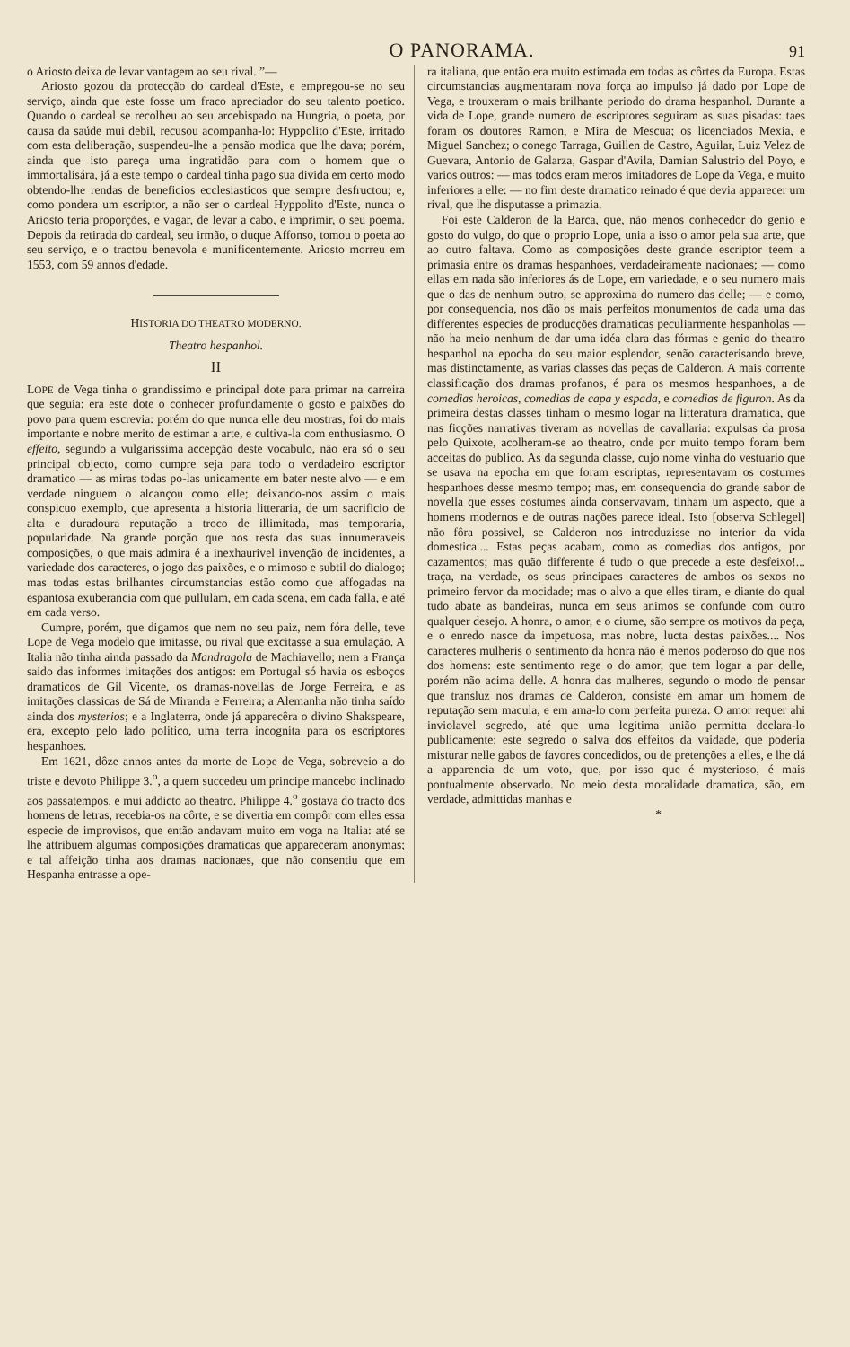O PANORAMA. 91
o Ariosto deixa de levar vantagem ao seu rival. ”—
Ariosto gozou da protecção do cardeal d'Este, e empregou-se no seu serviço, ainda que este fosse um fraco apreciador do seu talento poetico. Quando o cardeal se recolheu ao seu arcebispado na Hungria, o poeta, por causa da saúde mui debil, recusou acompanha-lo: Hyppolito d'Este, irritado com esta deliberação, suspendeu-lhe a pensão modica que lhe dava; porém, ainda que isto pareça uma ingratidão para com o homem que o immortalisára, já a este tempo o cardeal tinha pago sua divida em certo modo obtendo-lhe rendas de beneficios ecclesiasticos que sempre desfructou; e, como pondera um escriptor, a não ser o cardeal Hyppolito d'Este, nunca o Ariosto teria proporções, e vagar, de levar a cabo, e imprimir, o seu poema. Depois da retirada do cardeal, seu irmão, o duque Affonso, tomou o poeta ao seu serviço, e o tractou benevola e munificentemente. Ariosto morreu em 1553, com 59 annos d'edade.
HISTORIA DO THEATRO MODERNO.
Theatro hespanhol.
II
LOPE de Vega tinha o grandissimo e principal dote para primar na carreira que seguia: era este dote o conhecer profundamente o gosto e paixões do povo para quem escrevia: porém do que nunca elle deu mostras, foi do mais importante e nobre merito de estimar a arte, e cultiva-la com enthusiasmo. O effeito, segundo a vulgarissima accepção deste vocabulo, não era só o seu principal objecto, como cumpre seja para todo o verdadeiro escriptor dramatico — as miras todas po-las unicamente em bater neste alvo — e em verdade ninguem o alcançou como elle; deixando-nos assim o mais conspicuo exemplo, que apresenta a historia litteraria, de um sacrificio de alta e duradoura reputação a troco de illimitada, mas temporaria, popularidade. Na grande porção que nos resta das suas innumeraveis composições, o que mais admira é a inexhaurivel invenção de incidentes, a variedade dos caracteres, o jogo das paixões, e o mimoso e subtil do dialogo; mas todas estas brilhantes circumstancias estão como que affogadas na espantosa exuberancia com que pullulam, em cada scena, em cada falla, e até em cada verso.
Cumpre, porém, que digamos que nem no seu paiz, nem fóra delle, teve Lope de Vega modelo que imitasse, ou rival que excitasse a sua emulação. A Italia não tinha ainda passado da Mandragola de Machiavello; nem a França saido das informes imitações dos antigos: em Portugal só havia os esboços dramaticos de Gil Vicente, os dramas-novellas de Jorge Ferreira, e as imitações classicas de Sá de Miranda e Ferreira; a Alemanha não tinha saído ainda dos mysterios; e a Inglaterra, onde já apparecêra o divino Shakspeare, era, excepto pelo lado politico, uma terra incognita para os escriptores hespanhoes.
Em 1621, dôze annos antes da morte de Lope de Vega, sobreveio a do triste e devoto Philippe 3.<sup>o</sup>, a quem succedeu um principe mancebo inclinado aos passatempos, e mui addicto ao theatro. Philippe 4.<sup>o</sup> gostava do tracto dos homens de letras, recebia-os na côrte, e se divertia em compôr com elles essa especie de improvisos, que então andavam muito em voga na Italia: até se lhe attribuem algumas composições dramaticas que appareceram anonymas; e tal affeição tinha aos dramas nacionaes, que não consentiu que em Hespanha entrasse a ope-
ra italiana, que então era muito estimada em todas as côrtes da Europa. Estas circumstancias augmentaram nova força ao impulso já dado por Lope de Vega, e trouxeram o mais brilhante periodo do drama hespanhol. Durante a vida de Lope, grande numero de escriptores seguiram as suas pisadas: taes foram os doutores Ramon, e Mira de Mescua; os licenciados Mexia, e Miguel Sanchez; o conego Tarraga, Guillen de Castro, Aguilar, Luiz Velez de Guevara, Antonio de Galarza, Gaspar d'Avila, Damian Salustrio del Poyo, e varios outros: — mas todos eram meros imitadores de Lope da Vega, e muito inferiores a elle: — no fim deste dramatico reinado é que devia apparecer um rival, que lhe disputasse a primazia.
Foi este Calderon de la Barca, que, não menos conhecedor do genio e gosto do vulgo, do que o proprio Lope, unia a isso o amor pela sua arte, que ao outro faltava. Como as composições deste grande escriptor teem a primasia entre os dramas hespanhoes, verdadeiramente nacionaes; — como ellas em nada são inferiores ás de Lope, em variedade, e o seu numero mais que o das de nenhum outro, se approxima do numero das delle; — e como, por consequencia, nos dão os mais perfeitos monumentos de cada uma das differentes especies de producções dramaticas peculiarmente hespanholas — não ha meio nenhum de dar uma idéa clara das fórmas e genio do theatro hespanhol na epocha do seu maior esplendor, senão caracterisando breve, mas distinctamente, as varias classes das peças de Calderon. A mais corrente classificação dos dramas profanos, é para os mesmos hespanhoes, a de comedias heroicas, comedias de capa y espada, e comedias de figuron. As da primeira destas classes tinham o mesmo logar na litteratura dramatica, que nas ficções narrativas tiveram as novellas de cavallaria: expulsas da prosa pelo Quixote, acolheram-se ao theatro, onde por muito tempo foram bem acceitas do publico. As da segunda classe, cujo nome vinha do vestuario que se usava na epocha em que foram escriptas, representavam os costumes hespanhoes desse mesmo tempo; mas, em consequencia do grande sabor de novella que esses costumes ainda conservavam, tinham um aspecto, que a homens modernos e de outras nações parece ideal. Isto [observa Schlegel] não fôra possivel, se Calderon nos introduzisse no interior da vida domestica.... Estas peças acabam, como as comedias dos antigos, por cazamentos; mas quão differente é tudo o que precede a este desfeixo!... traça, na verdade, os seus principaes caracteres de ambos os sexos no primeiro fervor da mocidade; mas o alvo a que elles tiram, e diante do qual tudo abate as bandeiras, nunca em seus animos se confunde com outro qualquer desejo. A honra, o amor, e o ciume, são sempre os motivos da peça, e o enredo nasce da impetuosa, mas nobre, lucta destas paixões.... Nos caracteres mulheris o sentimento da honra não é menos poderoso do que nos dos homens: este sentimento rege o do amor, que tem logar a par delle, porém não acima delle. A honra das mulheres, segundo o modo de pensar que transluz nos dramas de Calderon, consiste em amar um homem de reputação sem macula, e em ama-lo com perfeita pureza. O amor requer ahi inviolavel segredo, até que uma legitima união permitta declara-lo publicamente: este segredo o salva dos effeitos da vaidade, que poderia misturar nelle gabos de favores concedidos, ou de pretenções a elles, e lhe dá a apparencia de um voto, que, por isso que é mysterioso, é mais pontualmente observado. No meio desta moralidade dramatica, são, em verdade, admittidas manhas e
*